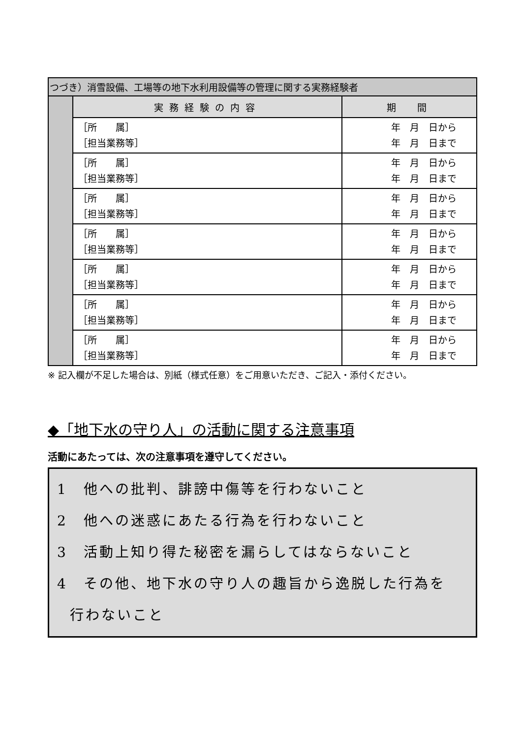| つづき）消雪設備、工場等の地下水利用設備等の管理に関する実務経験者 | | |
| --- | --- | --- |
| | 実務経験の内容 | 期 間 |
| | ［所 属］ ［担当業務等］ | 年 月 日から 年 月 日まで |
| | ［所 属］ ［担当業務等］ | 年 月 日から 年 月 日まで |
| | ［所 属］ ［担当業務等］ | 年 月 日から 年 月 日まで |
| | ［所 属］ ［担当業務等］ | 年 月 日から 年 月 日まで |
| | ［所 属］ ［担当業務等］ | 年 月 日から 年 月 日まで |
| | ［所 属］ ［担当業務等］ | 年 月 日から 年 月 日まで |
| | ［所 属］ ［担当業務等］ | 年 月 日から 年 月 日まで |
※ 記入欄が不足した場合は、別紙（様式任意）をご用意いただき、ご記入・添付ください。
◆「地下水の守り人」の活動に関する注意事項
活動にあたっては、次の注意事項を遵守してください。
1　他への批判、誹謗中傷等を行わないこと
2　他への迷惑にあたる行為を行わないこと
3　活動上知り得た秘密を漏らしてはならないこと
4　その他、地下水の守り人の趣旨から逸脱した行為を
行わないこと